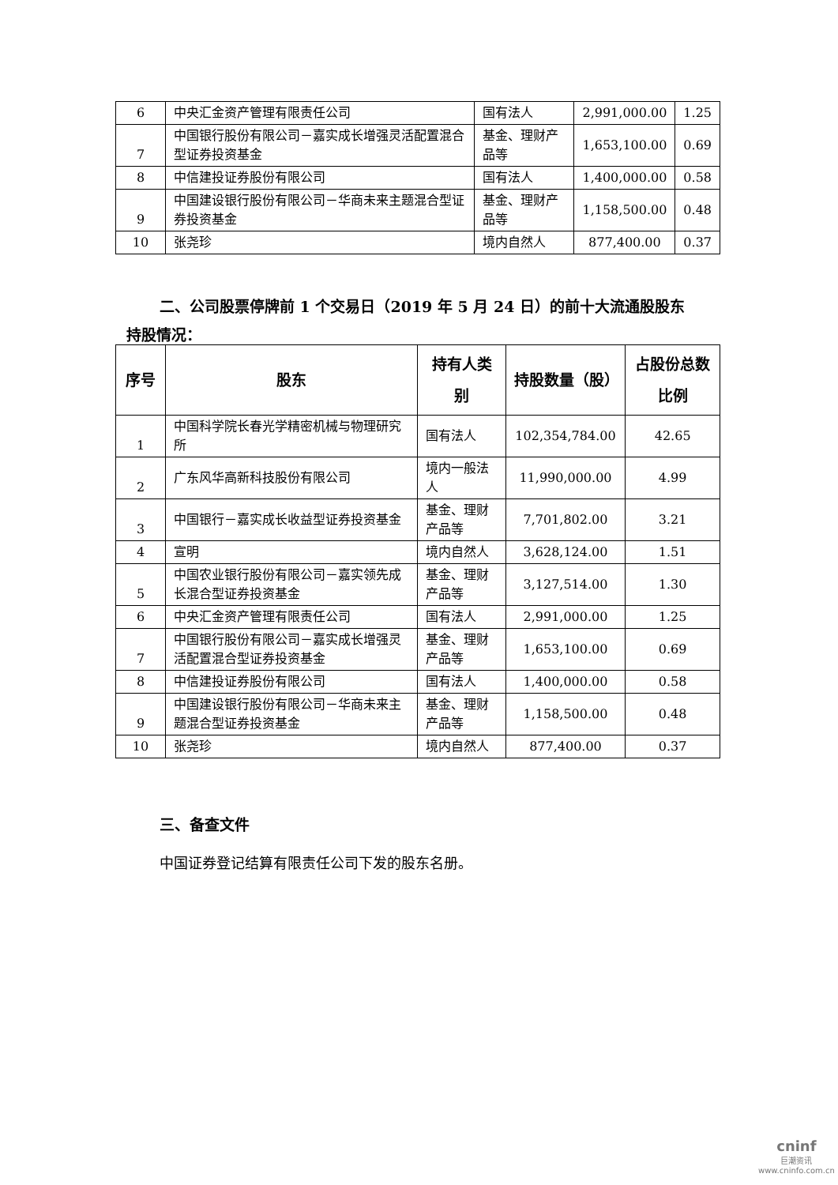| 6 | 中央汇金资产管理有限责任公司 | 国有法人 | 2,991,000.00 | 1.25 |
| 7 | 中国银行股份有限公司－嘉实成长增强灵活配置混合型证券投资基金 | 基金、理财产品等 | 1,653,100.00 | 0.69 |
| 8 | 中信建投证券股份有限公司 | 国有法人 | 1,400,000.00 | 0.58 |
| 9 | 中国建设银行股份有限公司－华商未来主题混合型证券投资基金 | 基金、理财产品等 | 1,158,500.00 | 0.48 |
| 10 | 张尧珍 | 境内自然人 | 877,400.00 | 0.37 |
二、公司股票停牌前 1 个交易日（2019 年 5 月 24 日）的前十大流通股股东
持股情况：
| 序号 | 股东 | 持有人类别 | 持股数量（股） | 占股份总数比例 |
| --- | --- | --- | --- | --- |
| 1 | 中国科学院长春光学精密机械与物理研究所 | 国有法人 | 102,354,784.00 | 42.65 |
| 2 | 广东风华高新科技股份有限公司 | 境内一般法人 | 11,990,000.00 | 4.99 |
| 3 | 中国银行－嘉实成长收益型证券投资基金 | 基金、理财产品等 | 7,701,802.00 | 3.21 |
| 4 | 宣明 | 境内自然人 | 3,628,124.00 | 1.51 |
| 5 | 中国农业银行股份有限公司－嘉实领先成长混合型证券投资基金 | 基金、理财产品等 | 3,127,514.00 | 1.30 |
| 6 | 中央汇金资产管理有限责任公司 | 国有法人 | 2,991,000.00 | 1.25 |
| 7 | 中国银行股份有限公司－嘉实成长增强灵活配置混合型证券投资基金 | 基金、理财产品等 | 1,653,100.00 | 0.69 |
| 8 | 中信建投证券股份有限公司 | 国有法人 | 1,400,000.00 | 0.58 |
| 9 | 中国建设银行股份有限公司－华商未来主题混合型证券投资基金 | 基金、理财产品等 | 1,158,500.00 | 0.48 |
| 10 | 张尧珍 | 境内自然人 | 877,400.00 | 0.37 |
三、备查文件
中国证券登记结算有限责任公司下发的股东名册。
cninf
巨潮资讯
www.cninfo.com.cn